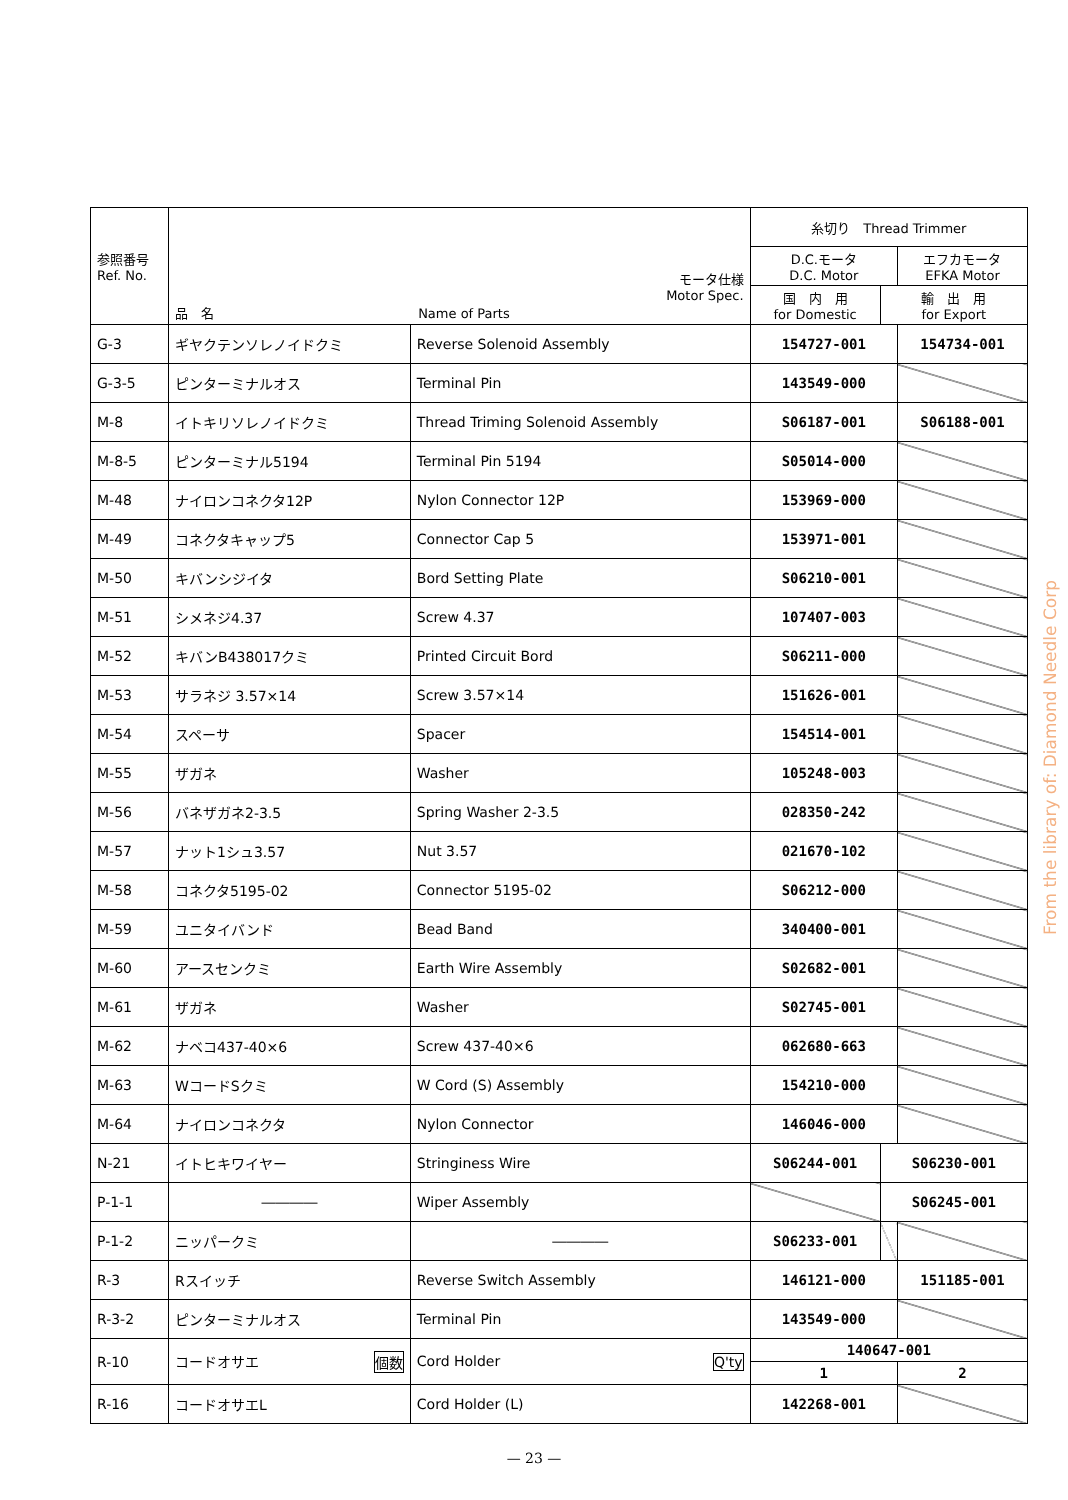| 参照番号 Ref. No. | モータ仕様 Motor Spec. 品 名 Name of Parts | | 糸切り Thread Trimmer | | |
| --- | --- | --- | --- | --- | --- |
| | | | D.C.モータ D.C. Motor | | エフカモータ EFKA Motor |
| | | | 国 内 用 for Domestic | 輸 出 用 for Export | |
| G-3 | ギヤクテンソレノイドクミ | Reverse Solenoid Assembly | 154727-001 | | 154734-001 |
| G-3-5 | ピンターミナルオス | Terminal Pin | 143549-000 | | |
| M-8 | イトキリソレノイドクミ | Thread Triming Solenoid Assembly | S06187-001 | | S06188-001 |
| M-8-5 | ピンターミナル5194 | Terminal Pin 5194 | S05014-000 | | |
| M-48 | ナイロンコネクタ12P | Nylon Connector 12P | 153969-000 | | |
| M-49 | コネクタキャップ5 | Connector Cap 5 | 153971-001 | | |
| M-50 | キバンシジイタ | Bord Setting Plate | S06210-001 | | |
| M-51 | シメネジ4.37 | Screw 4.37 | 107407-003 | | |
| M-52 | キバンB438017クミ | Printed Circuit Bord | S06211-000 | | |
| M-53 | サラネジ 3.57×14 | Screw 3.57×14 | 151626-001 | | |
| M-54 | スペーサ | Spacer | 154514-001 | | |
| M-55 | ザガネ | Washer | 105248-003 | | |
| M-56 | バネザガネ2-3.5 | Spring Washer 2-3.5 | 028350-242 | | |
| M-57 | ナット1シュ3.57 | Nut 3.57 | 021670-102 | | |
| M-58 | コネクタ5195-02 | Connector 5195-02 | S06212-000 | | |
| M-59 | ユニタイバンド | Bead Band | 340400-001 | | |
| M-60 | アースセンクミ | Earth Wire Assembly | S02682-001 | | |
| M-61 | ザガネ | Washer | S02745-001 | | |
| M-62 | ナベコ437-40×6 | Screw 437-40×6 | 062680-663 | | |
| M-63 | WコードSクミ | W Cord (S) Assembly | 154210-000 | | |
| M-64 | ナイロンコネクタ | Nylon Connector | 146046-000 | | |
| N-21 | イトヒキワイヤー | Stringiness Wire | S06244-001 | S06230-001 | |
| P-1-1 | ―――― | Wiper Assembly | | S06245-001 | |
| P-1-2 | ニッパークミ | ―――― | S06233-001 | | |
| R-3 | Rスイッチ | Reverse Switch Assembly | 146121-000 | | 151185-001 |
| R-3-2 | ピンターミナルオス | Terminal Pin | 143549-000 | | |
| R-10 | コードオサエ 個数 | Cord Holder Q'ty | 140647-001 | | |
| | | | 1 | | 2 |
| R-16 | コードオサエL | Cord Holder (L) | 142268-001 | | |
— 23 —
From the library of: Diamond Needle Corp